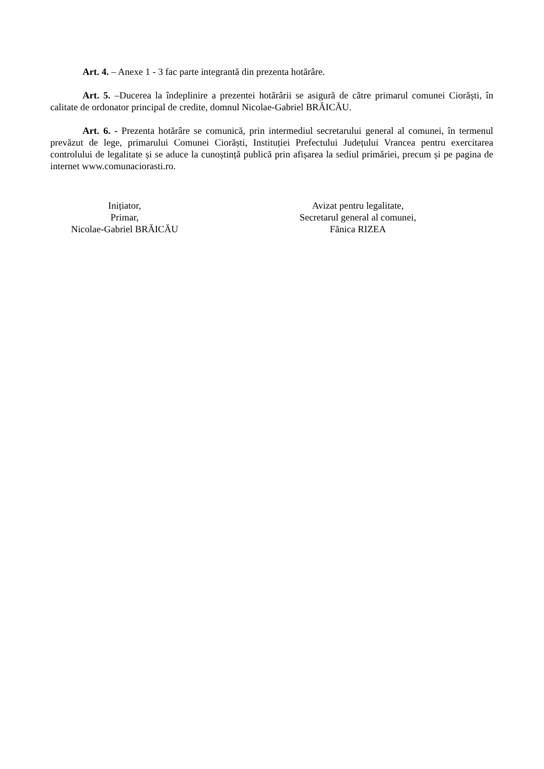Art. 4. – Anexe 1 - 3 fac parte integrantă din prezenta hotărâre.
Art. 5. –Ducerea la îndeplinire a prezentei hotărârii se asigură de către primarul comunei Ciorăști, în calitate de ordonator principal de credite, domnul Nicolae-Gabriel BRĂICĂU.
Art. 6. - Prezenta hotărâre se comunică, prin intermediul secretarului general al comunei, în termenul prevăzut de lege, primarului Comunei Ciorăști, Instituției Prefectului Județului Vrancea pentru exercitarea controlului de legalitate și se aduce la cunoștință publică prin afișarea la sediul primăriei, precum și pe pagina de internet www.comunaciorasti.ro.
Inițiator,
Primar,
Nicolae-Gabriel BRĂICĂU
Avizat pentru legalitate,
Secretarul general al comunei,
Fănica RIZEA